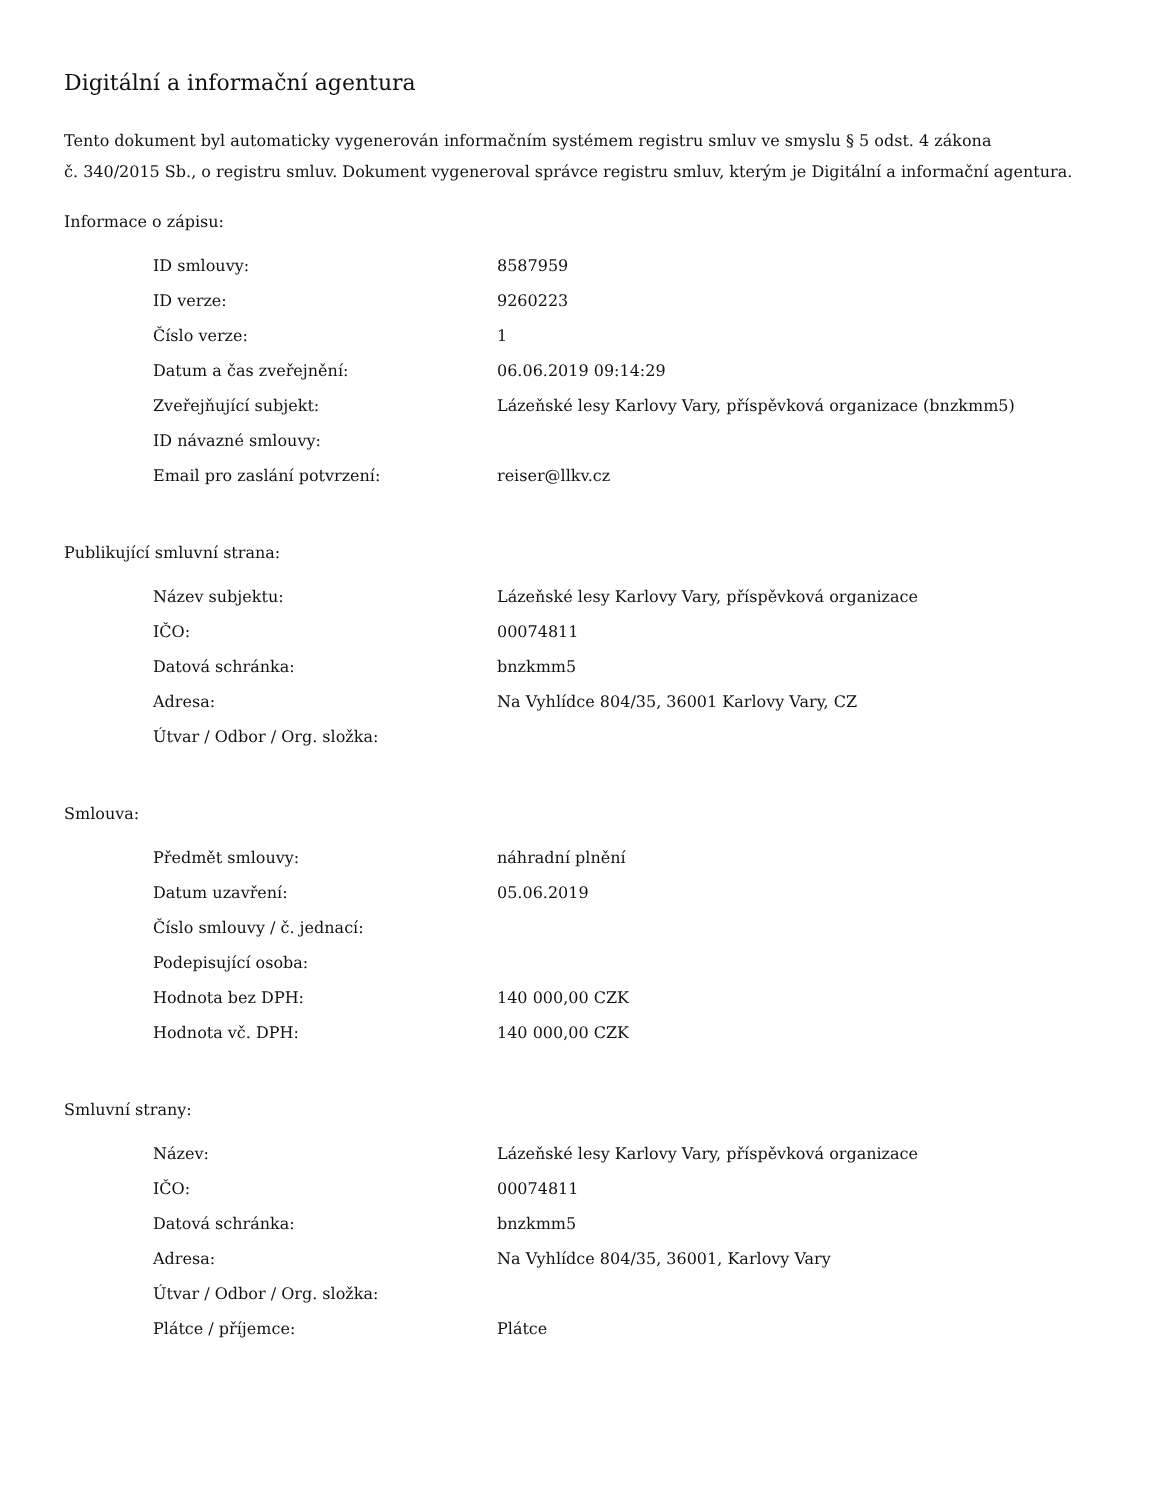Digitální a informační agentura
Tento dokument byl automaticky vygenerován informačním systémem registru smluv ve smyslu § 5 odst. 4 zákona
č. 340/2015 Sb., o registru smluv. Dokument vygeneroval správce registru smluv, kterým je Digitální a informační agentura.
Informace o zápisu:
| ID smlouvy: | 8587959 |
| ID verze: | 9260223 |
| Číslo verze: | 1 |
| Datum a čas zveřejnění: | 06.06.2019 09:14:29 |
| Zveřejňující subjekt: | Lázeňské lesy Karlovy Vary, příspěvková organizace (bnzkmm5) |
| ID návazné smlouvy: | |
| Email pro zaslání potvrzení: | reiser@llkv.cz |
Publikující smluvní strana:
| Název subjektu: | Lázeňské lesy Karlovy Vary, příspěvková organizace |
| IČO: | 00074811 |
| Datová schránka: | bnzkmm5 |
| Adresa: | Na Vyhlídce 804/35, 36001 Karlovy Vary, CZ |
| Útvar / Odbor / Org. složka: | |
Smlouva:
| Předmět smlouvy: | náhradní plnění |
| Datum uzavření: | 05.06.2019 |
| Číslo smlouvy / č. jednací: | |
| Podepisující osoba: | |
| Hodnota bez DPH: | 140 000,00 CZK |
| Hodnota vč. DPH: | 140 000,00 CZK |
Smluvní strany:
| Název: | Lázeňské lesy Karlovy Vary, příspěvková organizace |
| IČO: | 00074811 |
| Datová schránka: | bnzkmm5 |
| Adresa: | Na Vyhlídce 804/35, 36001, Karlovy Vary |
| Útvar / Odbor / Org. složka: | |
| Plátce / příjemce: | Plátce |